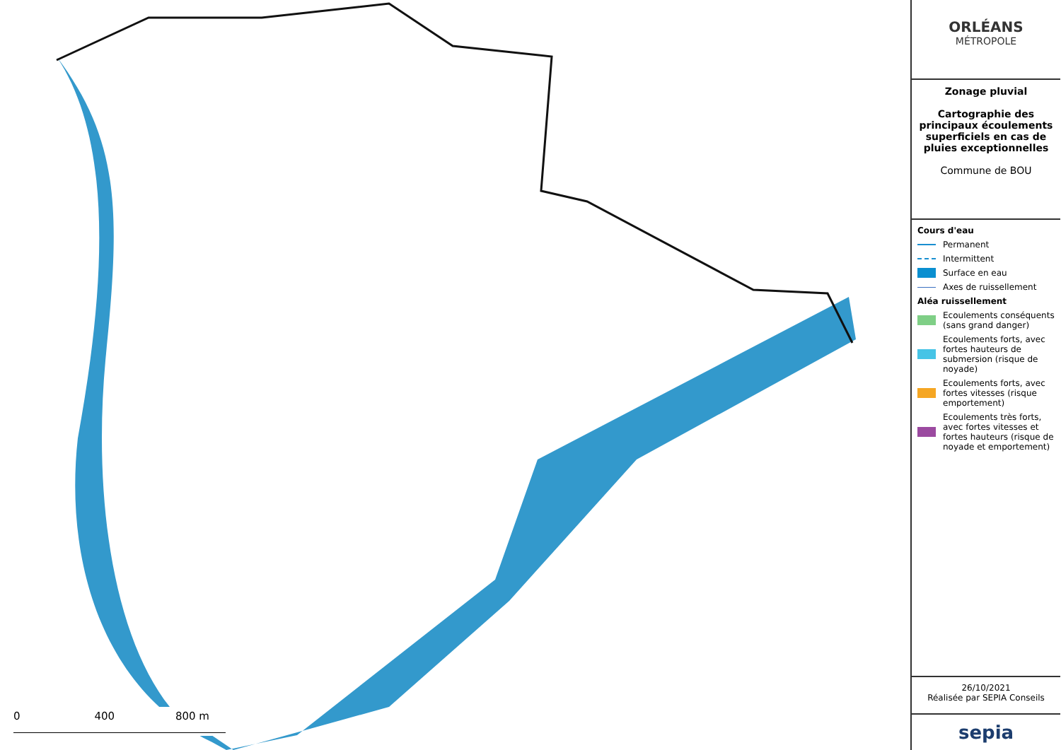0 400 800 m
ORLÉANS
MÉTROPOLE
Zonage pluvial
Cartographie des principaux écoulements superficiels en cas de pluies exceptionnelles
Commune de BOU
Cours d'eau
Permanent
Intermittent
Surface en eau
Axes de ruissellement
Aléa ruissellement
Ecoulements conséquents (sans grand danger)
Ecoulements forts, avec fortes hauteurs de submersion (risque de noyade)
Ecoulements forts, avec fortes vitesses (risque emportement)
Ecoulements très forts, avec fortes vitesses et fortes hauteurs (risque de noyade et emportement)
26/10/2021
Réalisée par SEPIA Conseils
sepia